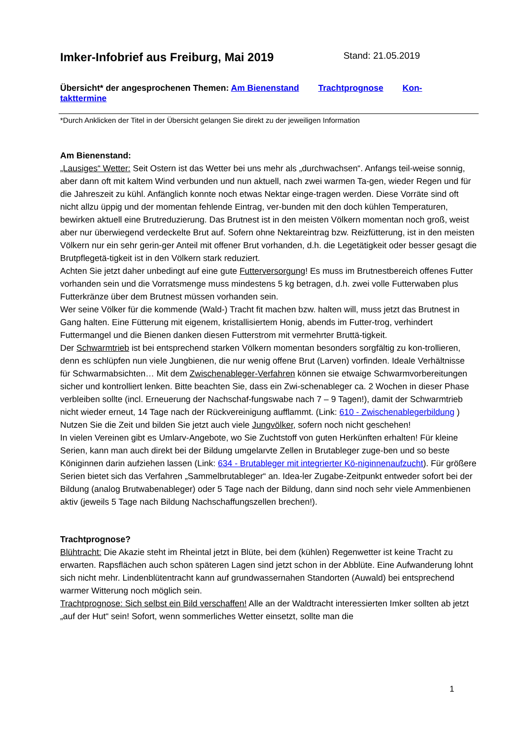Imker-Infobrief aus Freiburg, Mai 2019 Stand: 21.05.2019
Übersicht* der angesprochenen Themen: Am Bienenstand Trachtprognose Kon-takttermine
*Durch Anklicken der Titel in der Übersicht gelangen Sie direkt zu der jeweiligen Information
Am Bienenstand:
„Lausiges“ Wetter: Seit Ostern ist das Wetter bei uns mehr als „durchwachsen“. Anfangs teil-weise sonnig, aber dann oft mit kaltem Wind verbunden und nun aktuell, nach zwei warmen Ta-gen, wieder Regen und für die Jahreszeit zu kühl. Anfänglich konnte noch etwas Nektar einge-tragen werden. Diese Vorräte sind oft nicht allzu üppig und der momentan fehlende Eintrag, ver-bunden mit den doch kühlen Temperaturen, bewirken aktuell eine Brutreduzierung. Das Brutnest ist in den meisten Völkern momentan noch groß, weist aber nur überwiegend verdeckelte Brut auf. Sofern ohne Nektareintrag bzw. Reizfütterung, ist in den meisten Völkern nur ein sehr gerin-ger Anteil mit offener Brut vorhanden, d.h. die Legetätigkeit oder besser gesagt die Brutpflegetä-tigkeit ist in den Völkern stark reduziert.
Achten Sie jetzt daher unbedingt auf eine gute Futterversorgung! Es muss im Brutnestbereich offenes Futter vorhanden sein und die Vorratsmenge muss mindestens 5 kg betragen, d.h. zwei volle Futterwaben plus Futterkränze über dem Brutnest müssen vorhanden sein.
Wer seine Völker für die kommende (Wald-) Tracht fit machen bzw. halten will, muss jetzt das Brutnest in Gang halten. Eine Fütterung mit eigenem, kristallisiertem Honig, abends im Futter-trog, verhindert Futtermangel und die Bienen danken diesen Futterstrom mit vermehrter Bruttä-tigkeit.
Der Schwarmtrieb ist bei entsprechend starken Völkern momentan besonders sorgfältig zu kon-trollieren, denn es schlüpfen nun viele Jungbienen, die nur wenig offene Brut (Larven) vorfinden. Ideale Verhältnisse für Schwarmabsichten… Mit dem Zwischenableger-Verfahren können sie etwaige Schwarmvorbereitungen sicher und kontrolliert lenken. Bitte beachten Sie, dass ein Zwi-schenableger ca. 2 Wochen in dieser Phase verbleiben sollte (incl. Erneuerung der Nachschaf-fungswabe nach 7 – 9 Tagen!), damit der Schwarmtrieb nicht wieder erneut, 14 Tage nach der Rückvereinigung aufflammt. (Link: 610 - Zwischenablegerbildung )
Nutzen Sie die Zeit und bilden Sie jetzt auch viele Jungvölker, sofern noch nicht geschehen!
In vielen Vereinen gibt es Umlarv-Angebote, wo Sie Zuchtstoff von guten Herkünften erhalten! Für kleine Serien, kann man auch direkt bei der Bildung umgelarvte Zellen in Brutableger zuge-ben und so beste Königinnen darin aufziehen lassen (Link: 634 - Brutableger mit integrierter Kö-niginnenaufzucht). Für größere Serien bietet sich das Verfahren „Sammelbrutableger“ an. Idea-ler Zugabe-Zeitpunkt entweder sofort bei der Bildung (analog Brutwabenableger) oder 5 Tage nach der Bildung, dann sind noch sehr viele Ammenbienen aktiv (jeweils 5 Tage nach Bildung Nachschaffungszellen brechen!).
Trachtprognose?
Blühtracht: Die Akazie steht im Rheintal jetzt in Blüte, bei dem (kühlen) Regenwetter ist keine Tracht zu erwarten. Rapsflächen auch schon späteren Lagen sind jetzt schon in der Abblüte. Eine Aufwanderung lohnt sich nicht mehr. Lindenblütentracht kann auf grundwassernahen Standorten (Auwald) bei entsprechend warmer Witterung noch möglich sein.
Trachtprognose: Sich selbst ein Bild verschaffen! Alle an der Waldtracht interessierten Imker sollten ab jetzt „auf der Hut“ sein! Sofort, wenn sommerliches Wetter einsetzt, sollte man die
1